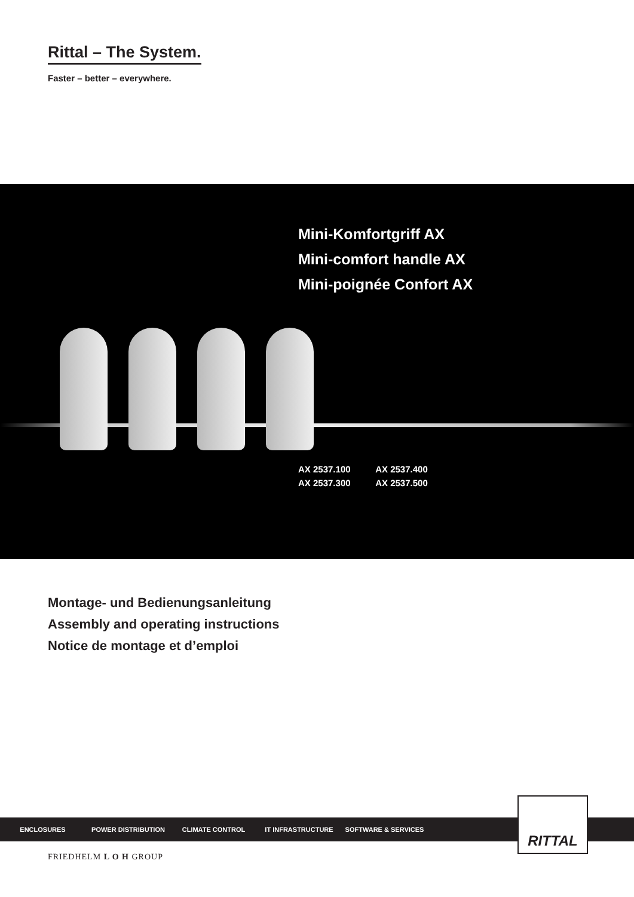Rittal – The System.
Faster – better – everywhere.
Mini-Komfortgriff AX
Mini-comfort handle AX
Mini-poignée Confort AX
AX 2537.100 AX 2537.400
AX 2537.300 AX 2537.500
Montage- und Bedienungsanleitung
Assembly and operating instructions
Notice de montage et d’emploi
ENCLOSURES POWER DISTRIBUTION CLIMATE CONTROL IT INFRASTRUCTURE SOFTWARE & SERVICES
RITTAL
FRIEDHELM L O H GROUP